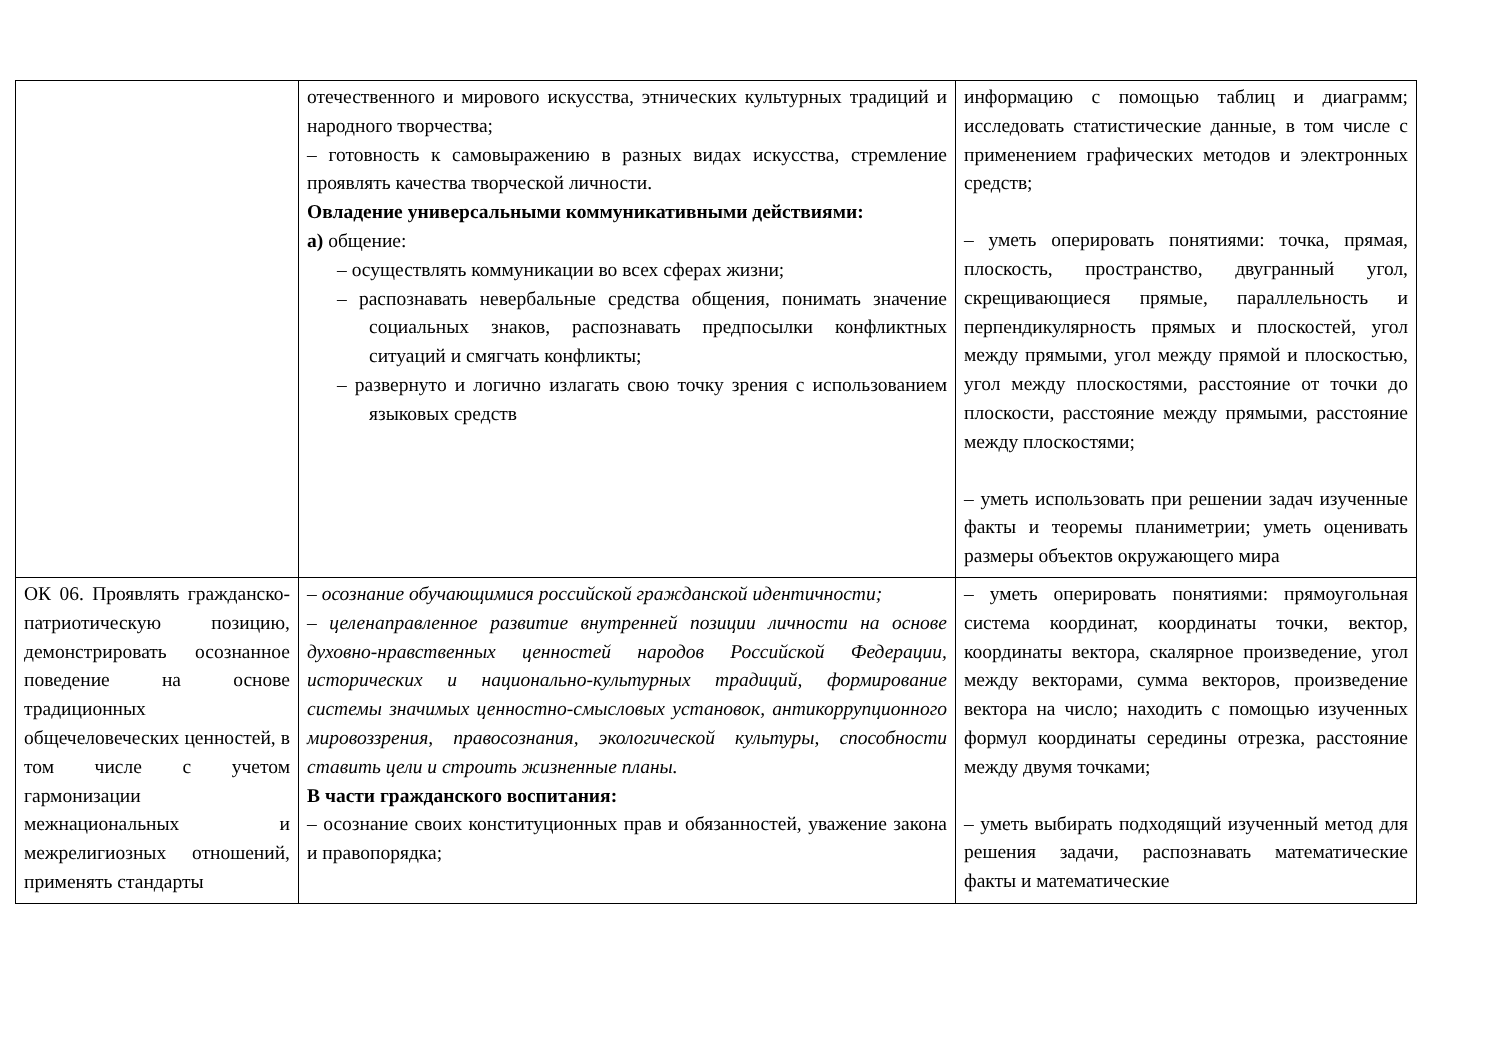| | отечественного и мирового искусства, этнических культурных традиций и народного творчества; – готовность к самовыражению в разных видах искусства, стремление проявлять качества творческой личности. Овладение универсальными коммуникативными действиями: а) общение: – осуществлять коммуникации во всех сферах жизни; – распознавать невербальные средства общения, понимать значение социальных знаков, распознавать предпосылки конфликтных ситуаций и смягчать конфликты; – развернуто и логично излагать свою точку зрения с использованием языковых средств | информацию с помощью таблиц и диаграмм; исследовать статистические данные, в том числе с применением графических методов и электронных средств; – уметь оперировать понятиями: точка, прямая, плоскость, пространство, двугранный угол, скрещивающиеся прямые, параллельность и перпендикулярность прямых и плоскостей, угол между прямыми, угол между прямой и плоскостью, угол между плоскостями, расстояние от точки до плоскости, расстояние между прямыми, расстояние между плоскостями; – уметь использовать при решении задач изученные факты и теоремы планиметрии; уметь оценивать размеры объектов окружающего мира |
| ОК 06. Проявлять гражданско-патриотическую позицию, демонстрировать осознанное поведение на основе традиционных общечеловеческих ценностей, в том числе с учетом гармонизации межнациональных и межрелигиозных отношений, применять стандарты | – осознание обучающимися российской гражданской идентичности; – целенаправленное развитие внутренней позиции личности на основе духовно-нравственных ценностей народов Российской Федерации, исторических и национально-культурных традиций, формирование системы значимых ценностно-смысловых установок, антикоррупционного мировоззрения, правосознания, экологической культуры, способности ставить цели и строить жизненные планы. В части гражданского воспитания: – осознание своих конституционных прав и обязанностей, уважение закона и правопорядка; | – уметь оперировать понятиями: прямоугольная система координат, координаты точки, вектор, координаты вектора, скалярное произведение, угол между векторами, сумма векторов, произведение вектора на число; находить с помощью изученных формул координаты середины отрезка, расстояние между двумя точками; – уметь выбирать подходящий изученный метод для решения задачи, распознавать математические факты и математические |